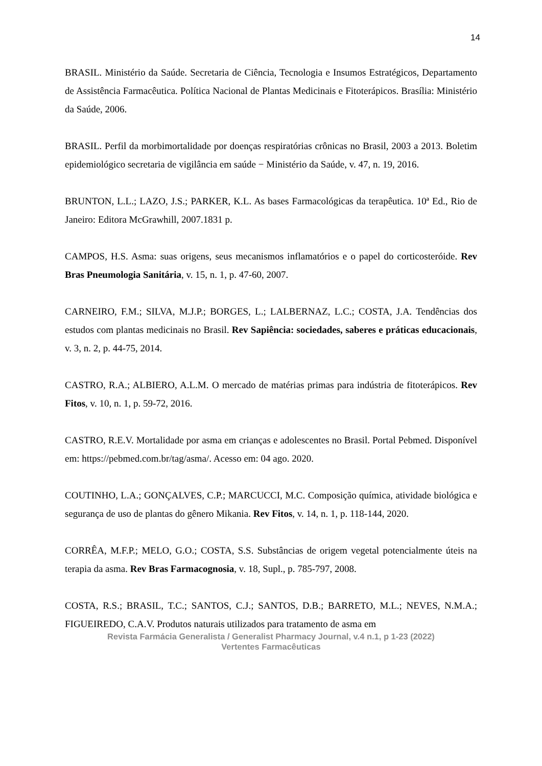14
BRASIL. Ministério da Saúde. Secretaria de Ciência, Tecnologia e Insumos Estratégicos, Departamento de Assistência Farmacêutica. Política Nacional de Plantas Medicinais e Fitoterápicos. Brasília: Ministério da Saúde, 2006.
BRASIL. Perfil da morbimortalidade por doenças respiratórias crônicas no Brasil, 2003 a 2013. Boletim epidemiológico secretaria de vigilância em saúde − Ministério da Saúde, v. 47, n. 19, 2016.
BRUNTON, L.L.; LAZO, J.S.; PARKER, K.L. As bases Farmacológicas da terapêutica. 10ª Ed., Rio de Janeiro: Editora McGrawhill, 2007.1831 p.
CAMPOS, H.S. Asma: suas origens, seus mecanismos inflamatórios e o papel do corticosteróide. Rev Bras Pneumologia Sanitária, v. 15, n. 1, p. 47-60, 2007.
CARNEIRO, F.M.; SILVA, M.J.P.; BORGES, L.; LALBERNAZ, L.C.; COSTA, J.A. Tendências dos estudos com plantas medicinais no Brasil. Rev Sapiência: sociedades, saberes e práticas educacionais, v. 3, n. 2, p. 44-75, 2014.
CASTRO, R.A.; ALBIERO, A.L.M. O mercado de matérias primas para indústria de fitoterápicos. Rev Fitos, v. 10, n. 1, p. 59-72, 2016.
CASTRO, R.E.V. Mortalidade por asma em crianças e adolescentes no Brasil. Portal Pebmed. Disponível em: https://pebmed.com.br/tag/asma/. Acesso em: 04 ago. 2020.
COUTINHO, L.A.; GONÇALVES, C.P.; MARCUCCI, M.C. Composição química, atividade biológica e segurança de uso de plantas do gênero Mikania. Rev Fitos, v. 14, n. 1, p. 118-144, 2020.
CORRÊA, M.F.P.; MELO, G.O.; COSTA, S.S. Substâncias de origem vegetal potencialmente úteis na terapia da asma. Rev Bras Farmacognosia, v. 18, Supl., p. 785-797, 2008.
COSTA, R.S.; BRASIL, T.C.; SANTOS, C.J.; SANTOS, D.B.; BARRETO, M.L.; NEVES, N.M.A.; FIGUEIREDO, C.A.V. Produtos naturais utilizados para tratamento de asma em
Revista Farmácia Generalista / Generalist Pharmacy Journal, v.4 n.1, p 1-23 (2022)
Vertentes Farmacêuticas